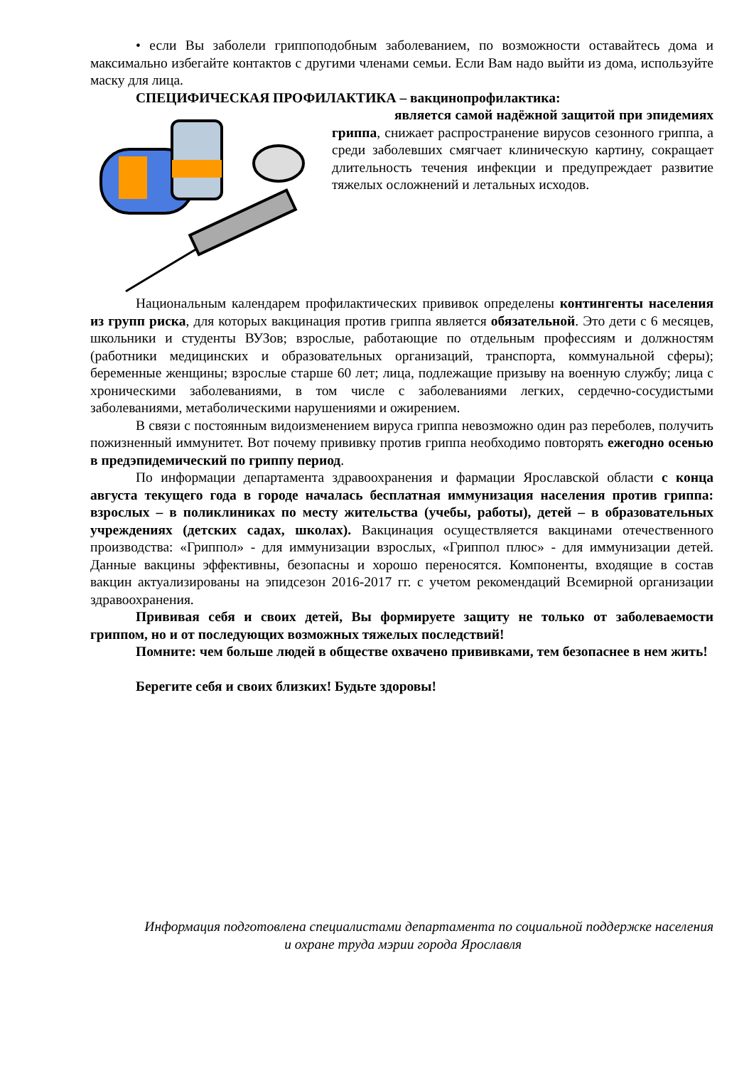• если Вы заболели гриппоподобным заболеванием, по возможности оставайтесь дома и максимально избегайте контактов с другими членами семьи. Если Вам надо выйти из дома, используйте маску для лица.
СПЕЦИФИЧЕСКАЯ ПРОФИЛАКТИКА – вакцинопрофилактика:
является самой надёжной защитой при эпидемиях гриппа, снижает распространение вирусов сезонного гриппа, а среди заболевших смягчает клиническую картину, сокращает длительность течения инфекции и предупреждает развитие тяжелых осложнений и летальных исходов.
Национальным календарем профилактических прививок определены контингенты населения из групп риска, для которых вакцинация против гриппа является обязательной. Это дети с 6 месяцев, школьники и студенты ВУЗов; взрослые, работающие по отдельным профессиям и должностям (работники медицинских и образовательных организаций, транспорта, коммунальной сферы); беременные женщины; взрослые старше 60 лет; лица, подлежащие призыву на военную службу; лица с хроническими заболеваниями, в том числе с заболеваниями легких, сердечно-сосудистыми заболеваниями, метаболическими нарушениями и ожирением.
В связи с постоянным видоизменением вируса гриппа невозможно один раз переболев, получить пожизненный иммунитет. Вот почему прививку против гриппа необходимо повторять ежегодно осенью в предэпидемический по гриппу период.
По информации департамента здравоохранения и фармации Ярославской области с конца августа текущего года в городе началась бесплатная иммунизация населения против гриппа: взрослых – в поликлиниках по месту жительства (учебы, работы), детей – в образовательных учреждениях (детских садах, школах). Вакцинация осуществляется вакцинами отечественного производства: «Гриппол» - для иммунизации взрослых, «Гриппол плюс» - для иммунизации детей. Данные вакцины эффективны, безопасны и хорошо переносятся. Компоненты, входящие в состав вакцин актуализированы на эпидсезон 2016-2017 гг. с учетом рекомендаций Всемирной организации здравоохранения.
Прививая себя и своих детей, Вы формируете защиту не только от заболеваемости гриппом, но и от последующих возможных тяжелых последствий!
Помните: чем больше людей в обществе охвачено прививками, тем безопаснее в нем жить!
Берегите себя и своих близких! Будьте здоровы!
Информация подготовлена специалистами департамента по социальной поддержке населения
и охране труда мэрии города Ярославля